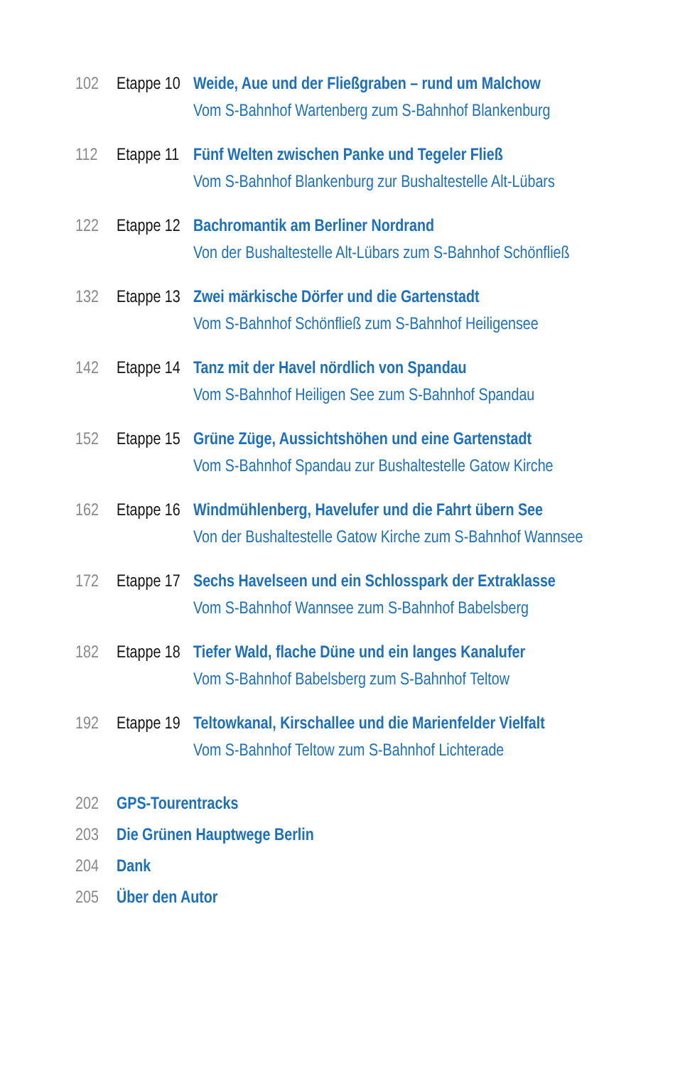102 Etappe 10
Weide, Aue und der Fließgraben – rund um Malchow
Vom S-Bahnhof Wartenberg zum S-Bahnhof Blankenburg
112 Etappe 11
Fünf Welten zwischen Panke und Tegeler Fließ
Vom S-Bahnhof Blankenburg zur Bushaltestelle Alt-Lübars
122 Etappe 12
Bachromantik am Berliner Nordrand
Von der Bushaltestelle Alt-Lübars zum S-Bahnhof Schönfließ
132 Etappe 13
Zwei märkische Dörfer und die Gartenstadt
Vom S-Bahnhof Schönfließ zum S-Bahnhof Heiligensee
142 Etappe 14
Tanz mit der Havel nördlich von Spandau
Vom S-Bahnhof Heiligen See zum S-Bahnhof Spandau
152 Etappe 15
Grüne Züge, Aussichtshöhen und eine Gartenstadt
Vom S-Bahnhof Spandau zur Bushaltestelle Gatow Kirche
162 Etappe 16
Windmühlenberg, Havelufer und die Fahrt übern See
Von der Bushaltestelle Gatow Kirche zum S-Bahnhof Wannsee
172 Etappe 17
Sechs Havelseen und ein Schlosspark der Extraklasse
Vom S-Bahnhof Wannsee zum S-Bahnhof Babelsberg
182 Etappe 18
Tiefer Wald, flache Düne und ein langes Kanalufer
Vom S-Bahnhof Babelsberg zum S-Bahnhof Teltow
192 Etappe 19
Teltowkanal, Kirschallee und die Marienfelder Vielfalt
Vom S-Bahnhof Teltow zum S-Bahnhof Lichterade
202 GPS-Tourentracks
203 Die Grünen Hauptwege Berlin
204 Dank
205 Über den Autor